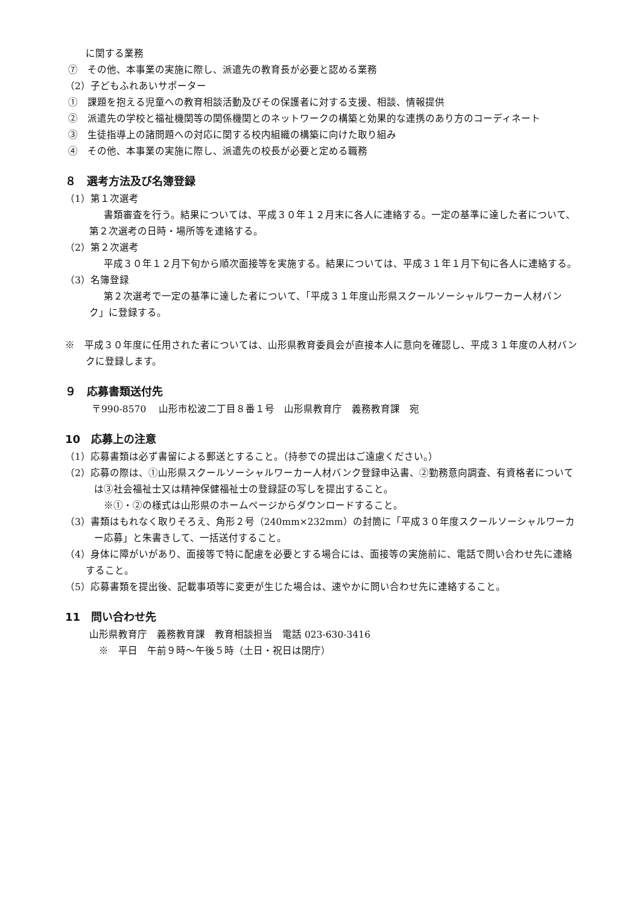に関する業務
⑦　その他、本事業の実施に際し、派遣先の教育長が必要と認める業務
（2）子どもふれあいサポーター
①　課題を抱える児童への教育相談活動及びその保護者に対する支援、相談、情報提供
②　派遣先の学校と福祉機関等の関係機関とのネットワークの構築と効果的な連携のあり方のコーディネート
③　生徒指導上の諸問題への対応に関する校内組織の構築に向けた取り組み
④　その他、本事業の実施に際し、派遣先の校長が必要と定める職務
８　選考方法及び名簿登録
（1）第１次選考
書類審査を行う。結果については、平成３０年１２月末に各人に連絡する。一定の基準に達した者について、第２次選考の日時・場所等を連絡する。
（2）第２次選考
平成３０年１２月下旬から順次面接等を実施する。結果については、平成３１年１月下旬に各人に連絡する。
（3）名簿登録
第２次選考で一定の基準に達した者について、「平成３１年度山形県スクールソーシャルワーカー人材バンク」に登録する。
※　平成３０年度に任用された者については、山形県教育委員会が直接本人に意向を確認し、平成３１年度の人材バンクに登録します。
９　応募書類送付先
〒990-8570　 山形市松波二丁目８番１号　山形県教育庁　義務教育課　宛
10　応募上の注意
（1）応募書類は必ず書留による郵送とすること。（持参での提出はご遠慮ください。）
（2）応募の際は、①山形県スクールソーシャルワーカー人材バンク登録申込書、②勤務意向調査、有資格者については③社会福祉士又は精神保健福祉士の登録証の写しを提出すること。
※①・②の様式は山形県のホームページからダウンロードすること。
（3）書類はもれなく取りそろえ、角形２号（240mm×232mm）の封筒に「平成３０年度スクールソーシャルワーカー応募」と朱書きして、一括送付すること。
（4）身体に障がいがあり、面接等で特に配慮を必要とする場合には、面接等の実施前に、電話で問い合わせ先に連絡すること。
（5）応募書類を提出後、記載事項等に変更が生じた場合は、速やかに問い合わせ先に連絡すること。
11　問い合わせ先
山形県教育庁　義務教育課　教育相談担当　電話 023-630-3416
※　平日　午前９時～午後５時（土日・祝日は閉庁）